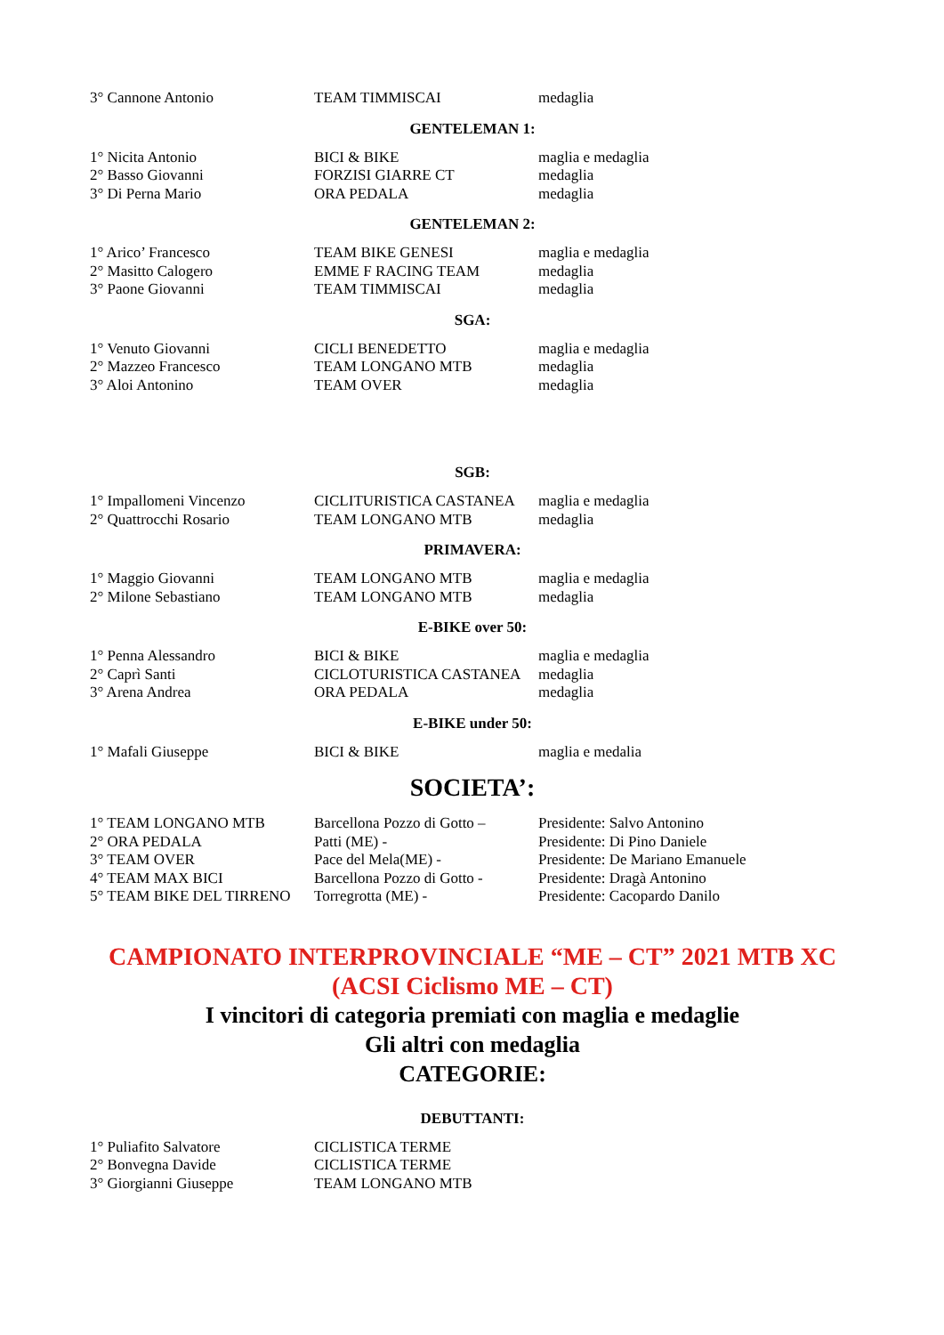| 3° Cannone Antonio | TEAM TIMMISCAI | medaglia |
GENTELEMAN 1:
| 1° Nicita Antonio | BICI & BIKE | maglia e medaglia |
| 2° Basso Giovanni | FORZISI GIARRE CT | medaglia |
| 3° Di Perna Mario | ORA PEDALA | medaglia |
GENTELEMAN 2:
| 1° Arico’ Francesco | TEAM BIKE GENESI | maglia e medaglia |
| 2° Masitto Calogero | EMME F RACING TEAM | medaglia |
| 3° Paone Giovanni | TEAM TIMMISCAI | medaglia |
SGA:
| 1° Venuto Giovanni | CICLI BENEDETTO | maglia e medaglia |
| 2° Mazzeo Francesco | TEAM LONGANO MTB | medaglia |
| 3° Aloi Antonino | TEAM OVER | medaglia |
SGB:
| 1° Impallomeni Vincenzo | CICLITURISTICA CASTANEA | maglia e medaglia |
| 2° Quattrocchi Rosario | TEAM LONGANO MTB | medaglia |
PRIMAVERA:
| 1° Maggio Giovanni | TEAM LONGANO MTB | maglia e medaglia |
| 2° Milone Sebastiano | TEAM LONGANO MTB | medaglia |
E-BIKE over 50:
| 1° Penna Alessandro | BICI & BIKE | maglia e medaglia |
| 2° Caprì Santi | CICLOTURISTICA CASTANEA | medaglia |
| 3° Arena Andrea | ORA PEDALA | medaglia |
E-BIKE under 50:
| 1° Mafali Giuseppe | BICI & BIKE | maglia e medalia |
SOCIETA’:
| 1° TEAM LONGANO MTB | Barcellona Pozzo di Gotto – | Presidente: Salvo Antonino |
| 2° ORA PEDALA | Patti (ME) - | Presidente: Di Pino Daniele |
| 3° TEAM OVER | Pace del Mela(ME) - | Presidente: De Mariano Emanuele |
| 4° TEAM MAX BICI | Barcellona Pozzo di Gotto - | Presidente: Dragà Antonino |
| 5° TEAM BIKE DEL TIRRENO | Torregrotta (ME) - | Presidente: Cacopardo Danilo |
CAMPIONATO INTERPROVINCIALE “ME – CT” 2021 MTB XC
(ACSI Ciclismo ME – CT)
I vincitori di categoria premiati con maglia e medaglie
Gli altri con medaglia
CATEGORIE:
DEBUTTANTI:
| 1° Puliafito Salvatore | CICLISTICA TERME |
| 2° Bonvegna Davide | CICLISTICA TERME |
| 3° Giorgianni Giuseppe | TEAM LONGANO MTB |